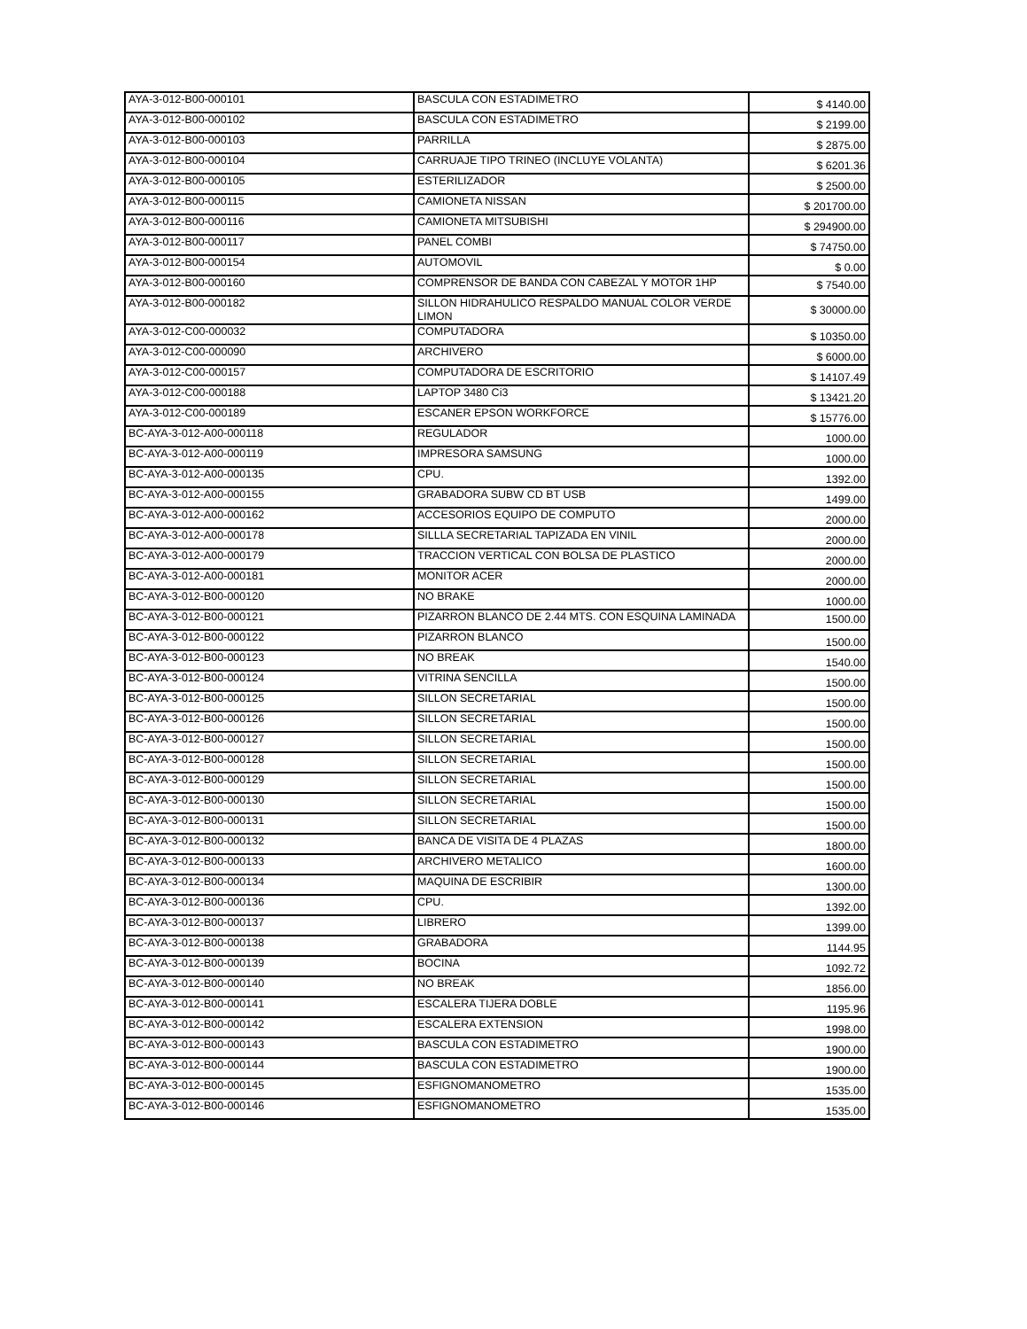| AYA-3-012-B00-000101 | BASCULA CON ESTADIMETRO | $ 4140.00 |
| AYA-3-012-B00-000102 | BASCULA CON ESTADIMETRO | $ 2199.00 |
| AYA-3-012-B00-000103 | PARRILLA | $ 2875.00 |
| AYA-3-012-B00-000104 | CARRUAJE TIPO TRINEO (INCLUYE VOLANTA) | $ 6201.36 |
| AYA-3-012-B00-000105 | ESTERILIZADOR | $ 2500.00 |
| AYA-3-012-B00-000115 | CAMIONETA NISSAN | $ 201700.00 |
| AYA-3-012-B00-000116 | CAMIONETA MITSUBISHI | $ 294900.00 |
| AYA-3-012-B00-000117 | PANEL COMBI | $ 74750.00 |
| AYA-3-012-B00-000154 | AUTOMOVIL | $ 0.00 |
| AYA-3-012-B00-000160 | COMPRENSOR DE BANDA CON CABEZAL Y MOTOR 1HP | $ 7540.00 |
| AYA-3-012-B00-000182 | SILLON HIDRAHULICO RESPALDO MANUAL COLOR VERDE LIMON | $ 30000.00 |
| AYA-3-012-C00-000032 | COMPUTADORA | $ 10350.00 |
| AYA-3-012-C00-000090 | ARCHIVERO | $ 6000.00 |
| AYA-3-012-C00-000157 | COMPUTADORA DE ESCRITORIO | $ 14107.49 |
| AYA-3-012-C00-000188 | LAPTOP 3480 Ci3 | $ 13421.20 |
| AYA-3-012-C00-000189 | ESCANER EPSON WORKFORCE | $ 15776.00 |
| BC-AYA-3-012-A00-000118 | REGULADOR | 1000.00 |
| BC-AYA-3-012-A00-000119 | IMPRESORA SAMSUNG | 1000.00 |
| BC-AYA-3-012-A00-000135 | CPU. | 1392.00 |
| BC-AYA-3-012-A00-000155 | GRABADORA SUBW CD BT USB | 1499.00 |
| BC-AYA-3-012-A00-000162 | ACCESORIOS EQUIPO DE COMPUTO | 2000.00 |
| BC-AYA-3-012-A00-000178 | SILLLA SECRETARIAL TAPIZADA EN VINIL | 2000.00 |
| BC-AYA-3-012-A00-000179 | TRACCION VERTICAL CON BOLSA DE PLASTICO | 2000.00 |
| BC-AYA-3-012-A00-000181 | MONITOR ACER | 2000.00 |
| BC-AYA-3-012-B00-000120 | NO BRAKE | 1000.00 |
| BC-AYA-3-012-B00-000121 | PIZARRON BLANCO DE 2.44 MTS. CON ESQUINA LAMINADA | 1500.00 |
| BC-AYA-3-012-B00-000122 | PIZARRON BLANCO | 1500.00 |
| BC-AYA-3-012-B00-000123 | NO BREAK | 1540.00 |
| BC-AYA-3-012-B00-000124 | VITRINA SENCILLA | 1500.00 |
| BC-AYA-3-012-B00-000125 | SILLON SECRETARIAL | 1500.00 |
| BC-AYA-3-012-B00-000126 | SILLON SECRETARIAL | 1500.00 |
| BC-AYA-3-012-B00-000127 | SILLON SECRETARIAL | 1500.00 |
| BC-AYA-3-012-B00-000128 | SILLON SECRETARIAL | 1500.00 |
| BC-AYA-3-012-B00-000129 | SILLON SECRETARIAL | 1500.00 |
| BC-AYA-3-012-B00-000130 | SILLON SECRETARIAL | 1500.00 |
| BC-AYA-3-012-B00-000131 | SILLON SECRETARIAL | 1500.00 |
| BC-AYA-3-012-B00-000132 | BANCA DE VISITA DE 4 PLAZAS | 1800.00 |
| BC-AYA-3-012-B00-000133 | ARCHIVERO METALICO | 1600.00 |
| BC-AYA-3-012-B00-000134 | MAQUINA DE ESCRIBIR | 1300.00 |
| BC-AYA-3-012-B00-000136 | CPU. | 1392.00 |
| BC-AYA-3-012-B00-000137 | LIBRERO | 1399.00 |
| BC-AYA-3-012-B00-000138 | GRABADORA | 1144.95 |
| BC-AYA-3-012-B00-000139 | BOCINA | 1092.72 |
| BC-AYA-3-012-B00-000140 | NO BREAK | 1856.00 |
| BC-AYA-3-012-B00-000141 | ESCALERA TIJERA DOBLE | 1195.96 |
| BC-AYA-3-012-B00-000142 | ESCALERA EXTENSION | 1998.00 |
| BC-AYA-3-012-B00-000143 | BASCULA CON ESTADIMETRO | 1900.00 |
| BC-AYA-3-012-B00-000144 | BASCULA CON ESTADIMETRO | 1900.00 |
| BC-AYA-3-012-B00-000145 | ESFIGNOMANOMETRO | 1535.00 |
| BC-AYA-3-012-B00-000146 | ESFIGNOMANOMETRO | 1535.00 |